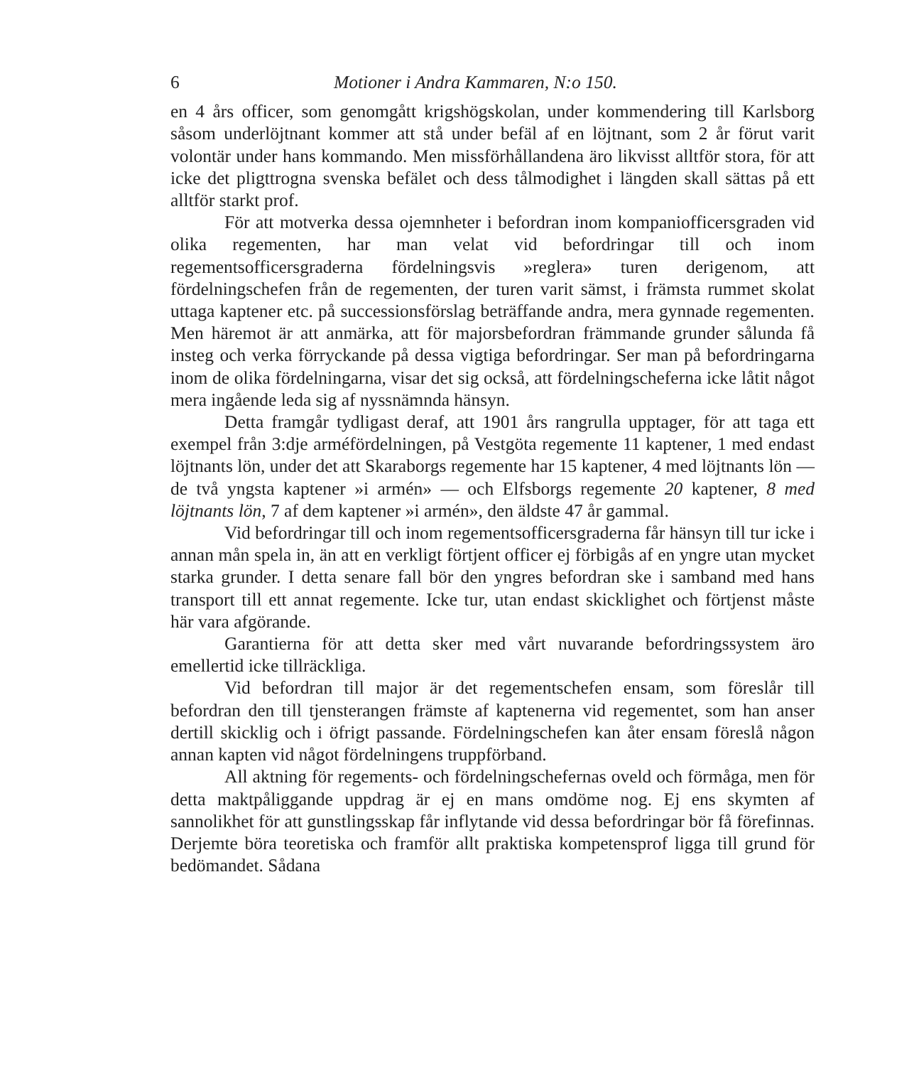6 Motioner i Andra Kammaren, N:o 150.
en 4 års officer, som genomgått krigshögskolan, under kommendering till Karlsborg såsom underlöjtnant kommer att stå under befäl af en löjtnant, som 2 år förut varit volontär under hans kommando. Men missförhållandena äro likvisst alltför stora, för att icke det pligttrogna svenska befälet och dess tålmodighet i längden skall sättas på ett alltför starkt prof.
För att motverka dessa ojemnheter i befordran inom kompaniofficersgraden vid olika regementen, har man velat vid befordringar till och inom regementsofficersgraderna fördelningsvis »reglera» turen derigenom, att fördelningschefen från de regementen, der turen varit sämst, i främsta rummet skolat uttaga kaptener etc. på successionsförslag beträffande andra, mera gynnade regementen. Men häremot är att anmärka, att för majorsbefordran främmande grunder sålunda få insteg och verka förryckande på dessa vigtiga befordringar. Ser man på befordringarna inom de olika fördelningarna, visar det sig också, att fördelningscheferna icke låtit något mera ingående leda sig af nyssnämnda hänsyn.
Detta framgår tydligast deraf, att 1901 års rangrulla upptager, för att taga ett exempel från 3:dje arméfördelningen, på Vestgöta regemente 11 kaptener, 1 med endast löjtnants lön, under det att Skaraborgs regemente har 15 kaptener, 4 med löjtnants lön — de två yngsta kaptener »i armén» — och Elfsborgs regemente 20 kaptener, 8 med löjtnants lön, 7 af dem kaptener »i armén», den äldste 47 år gammal.
Vid befordringar till och inom regementsofficersgraderna får hänsyn till tur icke i annan mån spela in, än att en verkligt förtjent officer ej förbigås af en yngre utan mycket starka grunder. I detta senare fall bör den yngres befordran ske i samband med hans transport till ett annat regemente. Icke tur, utan endast skicklighet och förtjenst måste här vara afgörande.
Garantierna för att detta sker med vårt nuvarande befordringssystem äro emellertid icke tillräckliga.
Vid befordran till major är det regementschefen ensam, som föreslår till befordran den till tjensterangen främste af kaptenerna vid regementet, som han anser dertill skicklig och i öfrigt passande. Fördelningschefen kan åter ensam föreslå någon annan kapten vid något fördelningens truppförband.
All aktning för regements- och fördelningschefernas oveld och förmåga, men för detta maktpåliggande uppdrag är ej en mans omdöme nog. Ej ens skymten af sannolikhet för att gunstlingsskap får inflytande vid dessa befordringar bör få förefinnas. Derjemte böra teoretiska och framför allt praktiska kompetensprof ligga till grund för bedömandet. Sådana